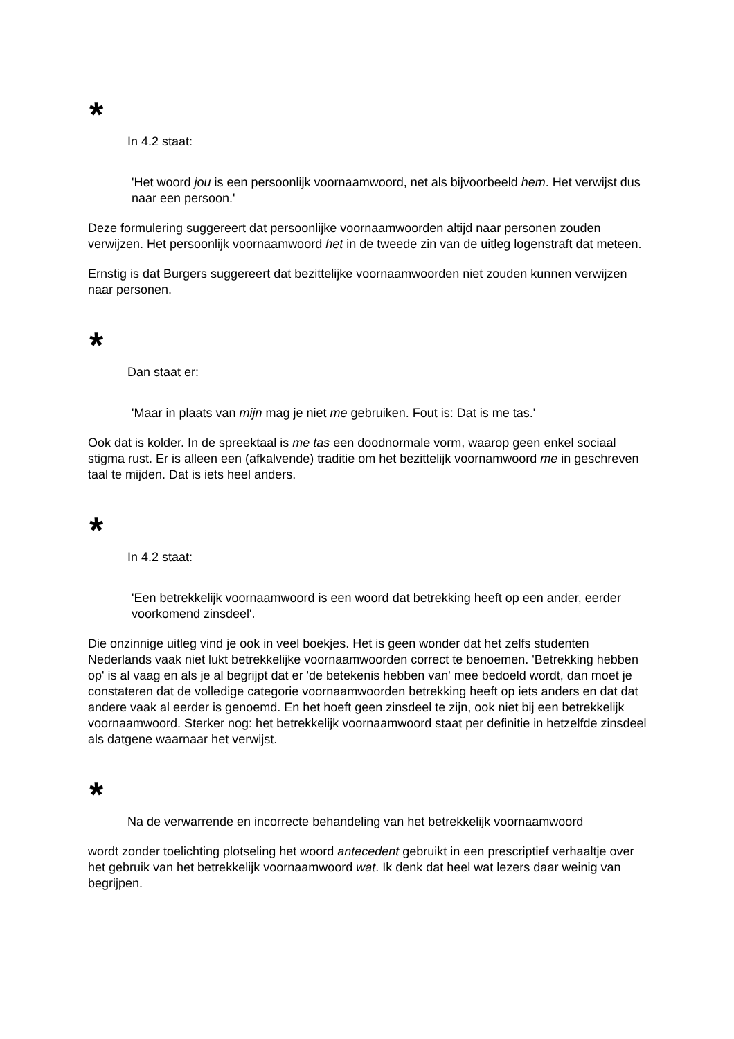*
In 4.2 staat:
'Het woord jou is een persoonlijk voornaamwoord, net als bijvoorbeeld hem. Het verwijst dus naar een persoon.'
Deze formulering suggereert dat persoonlijke voornaamwoorden altijd naar personen zouden verwijzen. Het persoonlijk voornaamwoord het in de tweede zin van de uitleg logenstraft dat meteen.
Ernstig is dat Burgers suggereert dat bezittelijke voornaamwoorden niet zouden kunnen verwijzen naar personen.
*
Dan staat er:
'Maar in plaats van mijn mag je niet me gebruiken. Fout is: Dat is me tas.'
Ook dat is kolder. In de spreektaal is me tas een doodnormale vorm, waarop geen enkel sociaal stigma rust. Er is alleen een (afkalvende) traditie om het bezittelijk voornamwoord me in geschreven taal te mijden. Dat is iets heel anders.
*
In 4.2 staat:
'Een betrekkelijk voornaamwoord is een woord dat betrekking heeft op een ander, eerder voorkomend zinsdeel'.
Die onzinnige uitleg vind je ook in veel boekjes. Het is geen wonder dat het zelfs studenten Nederlands vaak niet lukt betrekkelijke voornaamwoorden correct te benoemen. 'Betrekking hebben op' is al vaag en als je al begrijpt dat er 'de betekenis hebben van' mee bedoeld wordt, dan moet je constateren dat de volledige categorie voornaamwoorden betrekking heeft op iets anders en dat dat andere vaak al eerder is genoemd. En het hoeft geen zinsdeel te zijn, ook niet bij een betrekkelijk voornaamwoord. Sterker nog: het betrekkelijk voornaamwoord staat per definitie in hetzelfde zinsdeel als datgene waarnaar het verwijst.
*
Na de verwarrende en incorrecte behandeling van het betrekkelijk voornaamwoord
wordt zonder toelichting plotseling het woord antecedent gebruikt in een prescriptief verhaaltje over het gebruik van het betrekkelijk voornaamwoord wat. Ik denk dat heel wat lezers daar weinig van begrijpen.